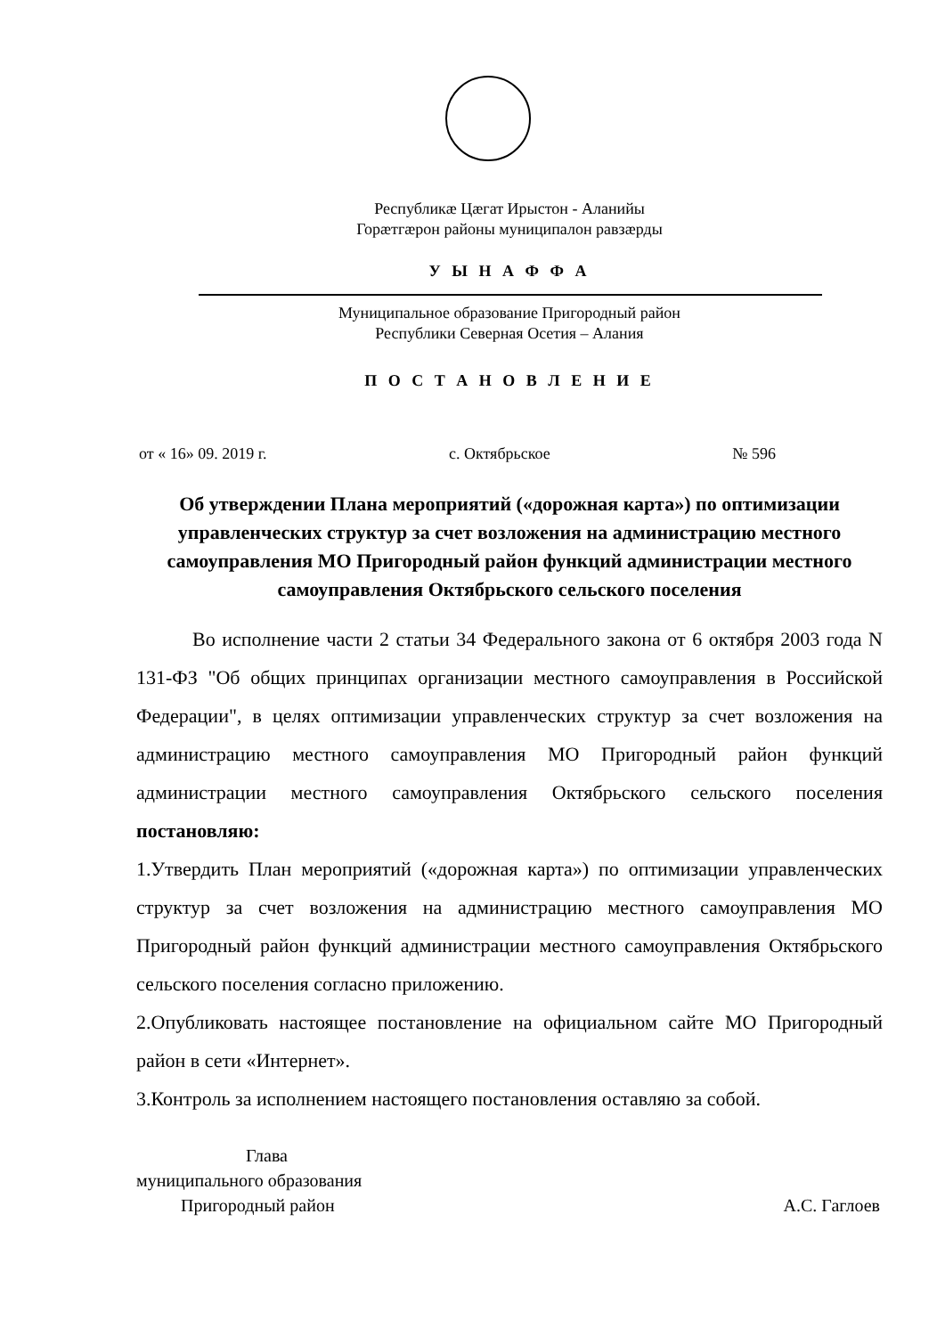Республикæ Цæгат Ирыстон - Аланийы
Горæтгæрон районы муниципалон равзæрды
У Ы Н А Ф Ф А
Муниципальное образование Пригородный район
Республики Северная Осетия – Алания
П О С Т А Н О В Л Е Н И Е
от « 16» 09. 2019 г. с. Октябрьское № 596
Об утверждении Плана мероприятий («дорожная карта») по оптимизации управленческих структур за счет возложения на администрацию местного самоуправления МО Пригородный район функций администрации местного самоуправления Октябрьского сельского поселения
Во исполнение части 2 статьи 34 Федерального закона от 6 октября 2003 года N 131-ФЗ "Об общих принципах организации местного самоуправления в Российской Федерации", в целях оптимизации управленческих структур за счет возложения на администрацию местного самоуправления МО Пригородный район функций администрации местного самоуправления Октябрьского сельского поселения постановляю:
1.Утвердить План мероприятий («дорожная карта») по оптимизации управленческих структур за счет возложения на администрацию местного самоуправления МО Пригородный район функций администрации местного самоуправления Октябрьского сельского поселения согласно приложению.
2.Опубликовать настоящее постановление на официальном сайте МО Пригородный район в сети «Интернет».
3.Контроль за исполнением настоящего постановления оставляю за собой.
Глава
муниципального образования
Пригородный район А.С. Гаглоев